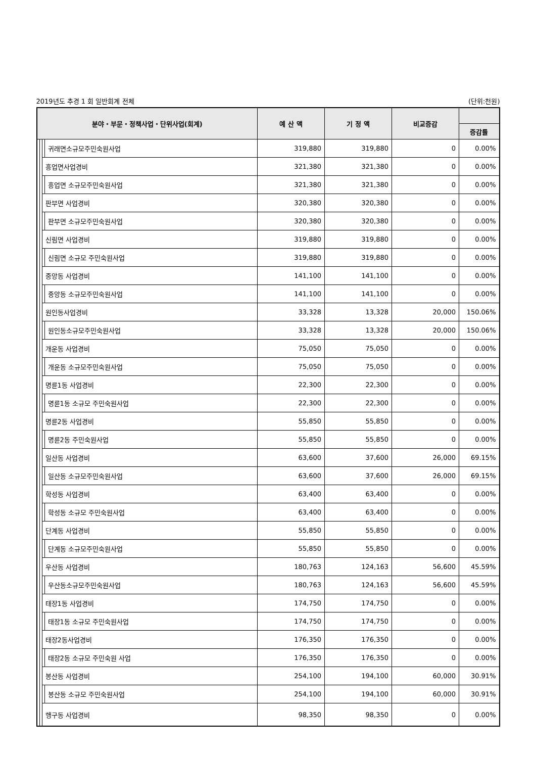2019년도 추경 1 회 일반회계 전체 (단위:천원)
| 분야・부문・정책사업・단위사업(회계) | | | | 예 산 액 | 기 정 액 | 비교증감 | |
| --- | --- | --- | --- | --- | --- | --- | --- |
| | | | | | | | 증감률 |
| | | | 귀래면소규모주민숙원사업 | 319,880 | 319,880 | 0 | 0.00% |
| | | 흥업면사업경비 | | 321,380 | 321,380 | 0 | 0.00% |
| | | | 흥업면 소규모주민숙원사업 | 321,380 | 321,380 | 0 | 0.00% |
| | | 판부면 사업경비 | | 320,380 | 320,380 | 0 | 0.00% |
| | | | 판부면 소규모주민숙원사업 | 320,380 | 320,380 | 0 | 0.00% |
| | | 신림면 사업경비 | | 319,880 | 319,880 | 0 | 0.00% |
| | | | 신림면 소규모 주민숙원사업 | 319,880 | 319,880 | 0 | 0.00% |
| | | 중앙동 사업경비 | | 141,100 | 141,100 | 0 | 0.00% |
| | | | 중앙동 소규모주민숙원사업 | 141,100 | 141,100 | 0 | 0.00% |
| | | 원인동사업경비 | | 33,328 | 13,328 | 20,000 | 150.06% |
| | | | 원인동소규모주민숙원사업 | 33,328 | 13,328 | 20,000 | 150.06% |
| | | 개운동 사업경비 | | 75,050 | 75,050 | 0 | 0.00% |
| | | | 개운동 소규모주민숙원사업 | 75,050 | 75,050 | 0 | 0.00% |
| | | 명륜1동 사업경비 | | 22,300 | 22,300 | 0 | 0.00% |
| | | | 명륜1동 소규모 주민숙원사업 | 22,300 | 22,300 | 0 | 0.00% |
| | | 명륜2동 사업경비 | | 55,850 | 55,850 | 0 | 0.00% |
| | | | 명륜2동 주민숙원사업 | 55,850 | 55,850 | 0 | 0.00% |
| | | 일산동 사업경비 | | 63,600 | 37,600 | 26,000 | 69.15% |
| | | | 일산동 소규모주민숙원사업 | 63,600 | 37,600 | 26,000 | 69.15% |
| | | 학성동 사업경비 | | 63,400 | 63,400 | 0 | 0.00% |
| | | | 학성동 소규모 주민숙원사업 | 63,400 | 63,400 | 0 | 0.00% |
| | | 단계동 사업경비 | | 55,850 | 55,850 | 0 | 0.00% |
| | | | 단계동 소규모주민숙원사업 | 55,850 | 55,850 | 0 | 0.00% |
| | | 우산동 사업경비 | | 180,763 | 124,163 | 56,600 | 45.59% |
| | | | 우산동소규모주민숙원사업 | 180,763 | 124,163 | 56,600 | 45.59% |
| | | 태장1동 사업경비 | | 174,750 | 174,750 | 0 | 0.00% |
| | | | 태장1동 소규모 주민숙원사업 | 174,750 | 174,750 | 0 | 0.00% |
| | | 태장2동사업경비 | | 176,350 | 176,350 | 0 | 0.00% |
| | | | 태장2동 소규모 주민숙원 사업 | 176,350 | 176,350 | 0 | 0.00% |
| | | 봉산동 사업경비 | | 254,100 | 194,100 | 60,000 | 30.91% |
| | | | 봉산동 소규모 주민숙원사업 | 254,100 | 194,100 | 60,000 | 30.91% |
| | | 행구동 사업경비 | | 98,350 | 98,350 | 0 | 0.00% |